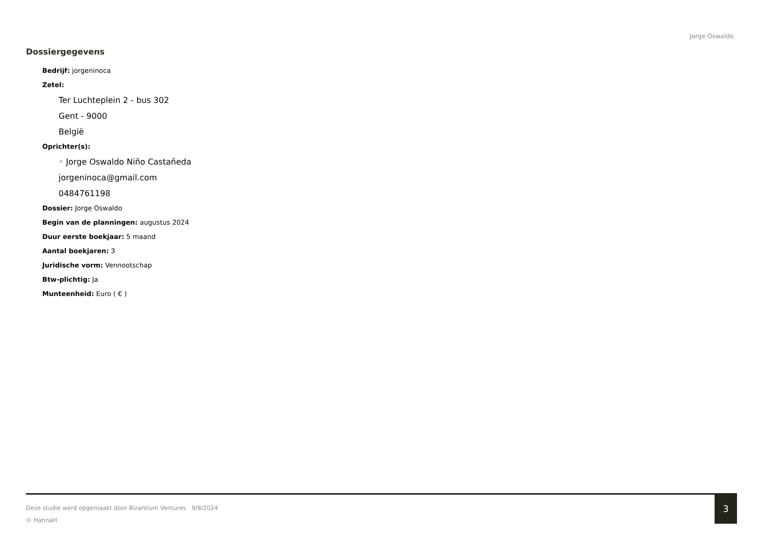Jorge Oswaldo
Dossiergegevens
Bedrijf: jorgeninoca
Zetel:
Ter Luchteplein 2 - bus 302
Gent - 9000
België
Oprichter(s):
◦ Jorge Oswaldo Niño Castañeda
jorgeninoca@gmail.com
0484761198
Dossier: Jorge Oswaldo
Begin van de planningen: augustus 2024
Duur eerste boekjaar: 5 maand
Aantal boekjaren: 3
Juridische vorm: Vennootschap
Btw-plichtig: Ja
Munteenheid: Euro ( € )
Deze studie werd opgemaakt door Bizantium Ventures 9/8/2024
© HannaH
3